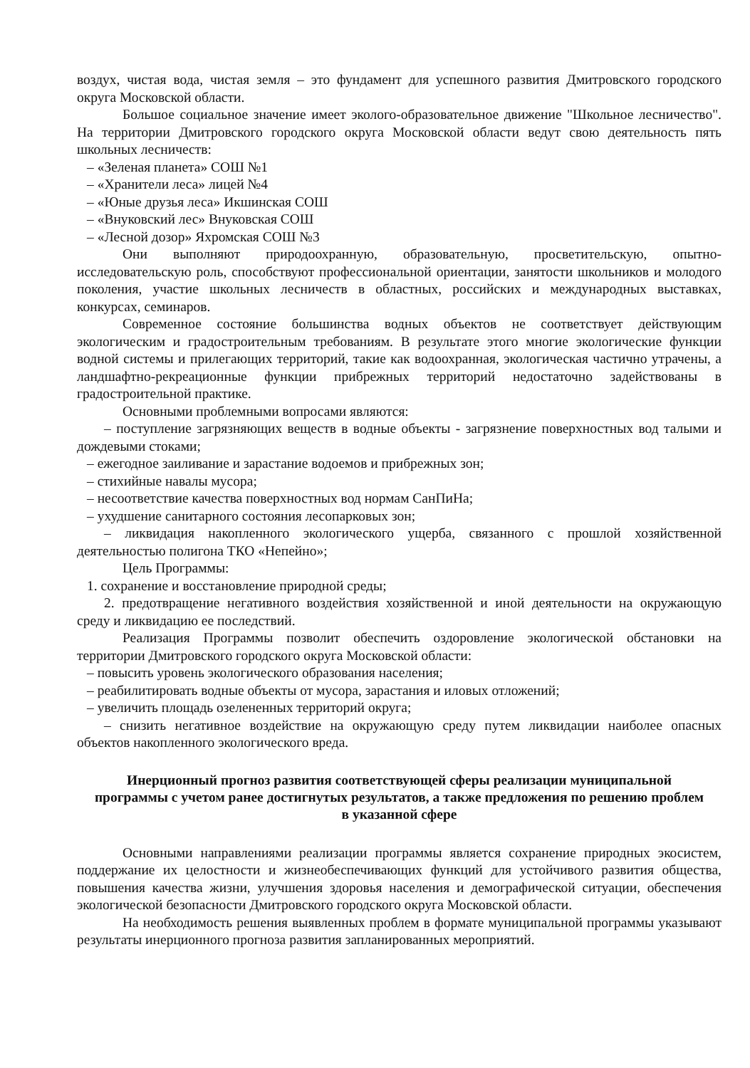воздух, чистая вода, чистая земля – это фундамент для успешного развития Дмитровского городского округа Московской области.
Большое социальное значение имеет эколого-образовательное движение "Школьное лесничество". На территории Дмитровского городского округа Московской области ведут свою деятельность пять школьных лесничеств:
– «Зеленая планета» СОШ №1
– «Хранители леса» лицей №4
– «Юные друзья леса» Икшинская СОШ
– «Внуковский лес» Внуковская СОШ
– «Лесной дозор» Яхромская СОШ №3
Они выполняют природоохранную, образовательную, просветительскую, опытно-исследовательскую роль, способствуют профессиональной ориентации, занятости школьников и молодого поколения, участие школьных лесничеств в областных, российских и международных выставках, конкурсах, семинаров.
Современное состояние большинства водных объектов не соответствует действующим экологическим и градостроительным требованиям. В результате этого многие экологические функции водной системы и прилегающих территорий, такие как водоохранная, экологическая частично утрачены, а ландшафтно-рекреационные функции прибрежных территорий недостаточно задействованы в градостроительной практике.
Основными проблемными вопросами являются:
– поступление загрязняющих веществ в водные объекты - загрязнение поверхностных вод талыми и дождевыми стоками;
– ежегодное заиливание и зарастание водоемов и прибрежных зон;
– стихийные навалы мусора;
– несоответствие качества поверхностных вод нормам СанПиНа;
– ухудшение санитарного состояния лесопарковых зон;
– ликвидация накопленного экологического ущерба, связанного с прошлой хозяйственной деятельностью полигона ТКО «Непейно»;
Цель Программы:
1. сохранение и восстановление природной среды;
2. предотвращение негативного воздействия хозяйственной и иной деятельности на окружающую среду и ликвидацию ее последствий.
Реализация Программы позволит обеспечить оздоровление экологической обстановки на территории Дмитровского городского округа Московской области:
– повысить уровень экологического образования населения;
– реабилитировать водные объекты от мусора, зарастания и иловых отложений;
– увеличить площадь озелененных территорий округа;
– снизить негативное воздействие на окружающую среду путем ликвидации наиболее опасных объектов накопленного экологического вреда.
Инерционный прогноз развития соответствующей сферы реализации муниципальной программы с учетом ранее достигнутых результатов, а также предложения по решению проблем в указанной сфере
Основными направлениями реализации программы является сохранение природных экосистем, поддержание их целостности и жизнеобеспечивающих функций для устойчивого развития общества, повышения качества жизни, улучшения здоровья населения и демографической ситуации, обеспечения экологической безопасности Дмитровского городского округа Московской области.
На необходимость решения выявленных проблем в формате муниципальной программы указывают результаты инерционного прогноза развития запланированных мероприятий.